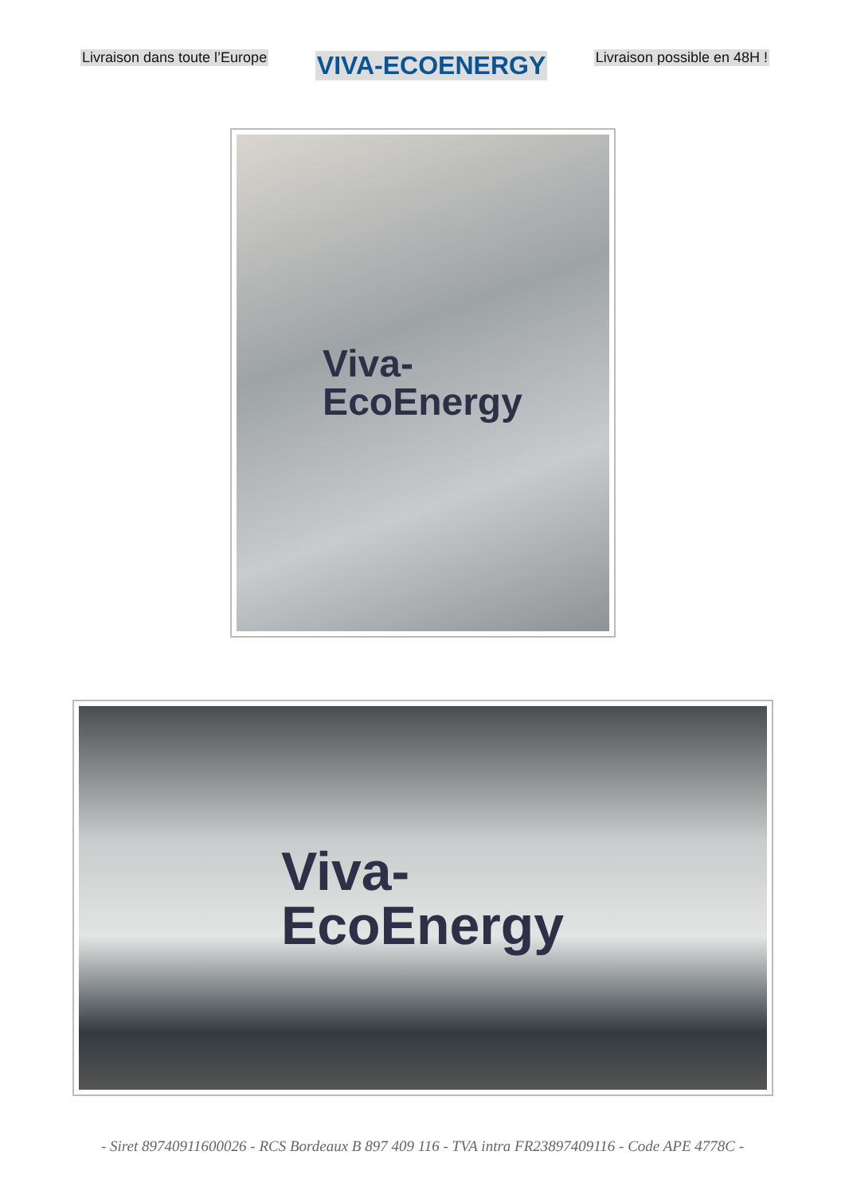Livraison dans toute l’Europe
VIVA-ECOENERGY
Livraison possible en 48H !
Viva-
EcoEnergy
Viva-
EcoEnergy
- Siret 89740911600026 - RCS Bordeaux B 897 409 116 - TVA intra FR23897409116 - Code APE 4778C -